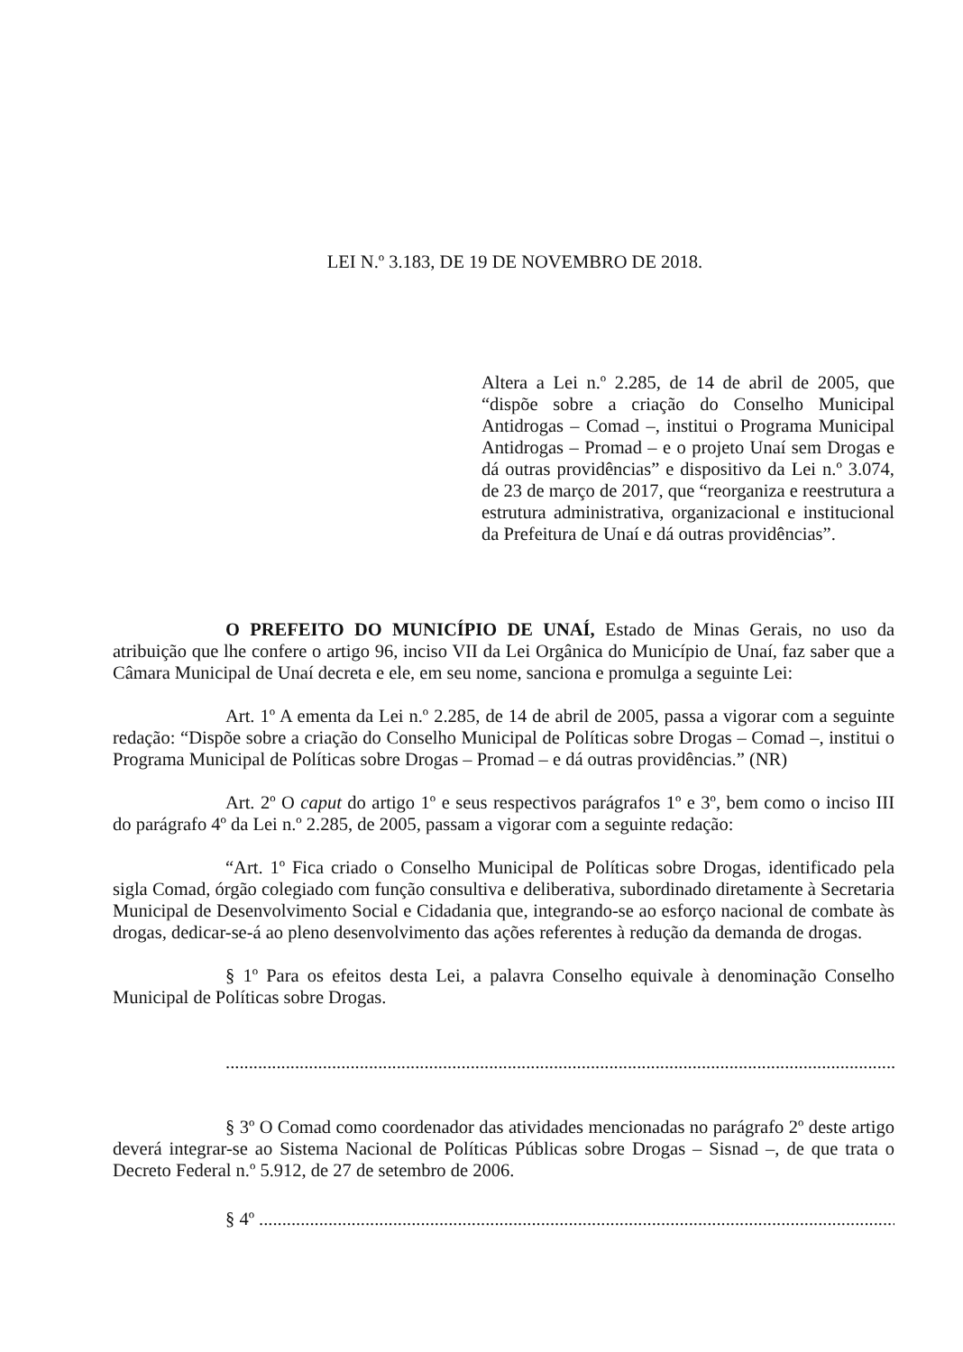LEI N.º 3.183, DE 19 DE NOVEMBRO DE 2018.
Altera a Lei n.º 2.285, de 14 de abril de 2005, que “dispõe sobre a criação do Conselho Municipal Antidrogas – Comad –, institui o Programa Municipal Antidrogas – Promad – e o projeto Unaí sem Drogas e dá outras providências” e dispositivo da Lei n.º 3.074, de 23 de março de 2017, que “reorganiza e reestrutura a estrutura administrativa, organizacional e institucional da Prefeitura de Unaí e dá outras providências”.
O PREFEITO DO MUNICÍPIO DE UNAÍ, Estado de Minas Gerais, no uso da atribuição que lhe confere o artigo 96, inciso VII da Lei Orgânica do Município de Unaí, faz saber que a Câmara Municipal de Unaí decreta e ele, em seu nome, sanciona e promulga a seguinte Lei:
Art. 1º A ementa da Lei n.º 2.285, de 14 de abril de 2005, passa a vigorar com a seguinte redação: “Dispõe sobre a criação do Conselho Municipal de Políticas sobre Drogas – Comad –, institui o Programa Municipal de Políticas sobre Drogas – Promad – e dá outras providências.” (NR)
Art. 2º O caput do artigo 1º e seus respectivos parágrafos 1º e 3º, bem como o inciso III do parágrafo 4º da Lei n.º 2.285, de 2005, passam a vigorar com a seguinte redação:
“Art. 1º Fica criado o Conselho Municipal de Políticas sobre Drogas, identificado pela sigla Comad, órgão colegiado com função consultiva e deliberativa, subordinado diretamente à Secretaria Municipal de Desenvolvimento Social e Cidadania que, integrando-se ao esforço nacional de combate às drogas, dedicar-se-á ao pleno desenvolvimento das ações referentes à redução da demanda de drogas.
§ 1º Para os efeitos desta Lei, a palavra Conselho equivale à denominação Conselho Municipal de Políticas sobre Drogas.
..........................................................................................................................................................
§ 3º O Comad como coordenador das atividades mencionadas no parágrafo 2º deste artigo deverá integrar-se ao Sistema Nacional de Políticas Públicas sobre Drogas – Sisnad –, de que trata o Decreto Federal n.º 5.912, de 27 de setembro de 2006.
§ 4º ...................................................................................................................................................